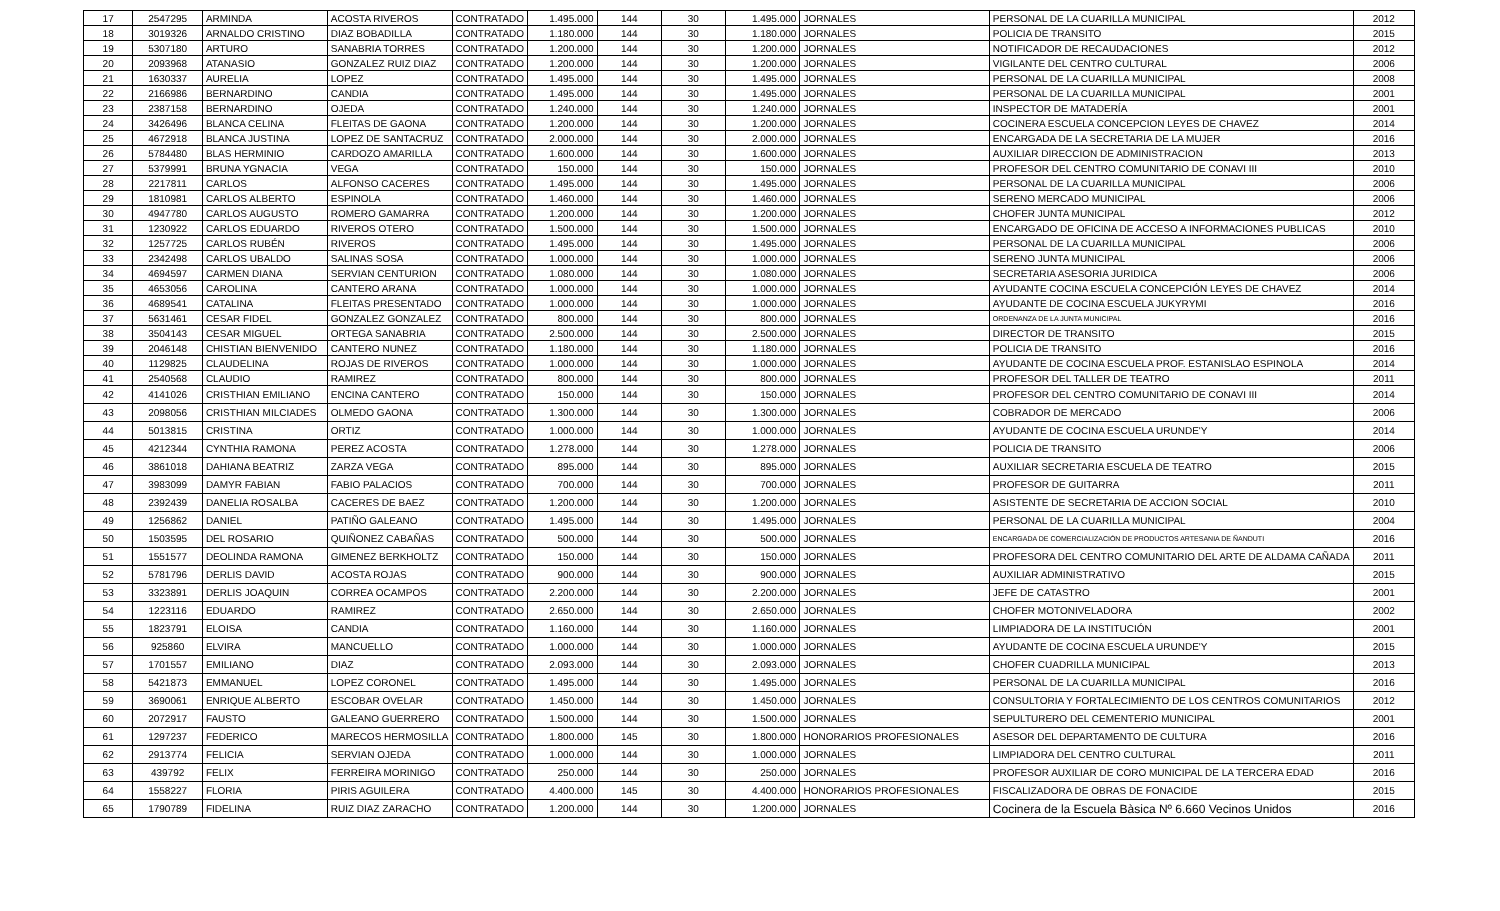| 17 | 2547295 | ARMINDA | ACOSTA RIVEROS | CONTRATADO | 1.495.000 | 144 | 30 | 1.495.000 | JORNALES | PERSONAL DE LA CUARILLA MUNICIPAL | 2012 |
| 18 | 3019326 | ARNALDO CRISTINO | DIAZ BOBADILLA | CONTRATADO | 1.180.000 | 144 | 30 | 1.180.000 | JORNALES | POLICIA DE TRANSITO | 2015 |
| 19 | 5307180 | ARTURO | SANABRIA TORRES | CONTRATADO | 1.200.000 | 144 | 30 | 1.200.000 | JORNALES | NOTIFICADOR DE RECAUDACIONES | 2012 |
| 20 | 2093968 | ATANASIO | GONZALEZ RUIZ DIAZ | CONTRATADO | 1.200.000 | 144 | 30 | 1.200.000 | JORNALES | VIGILANTE DEL CENTRO CULTURAL | 2006 |
| 21 | 1630337 | AURELIA | LOPEZ | CONTRATADO | 1.495.000 | 144 | 30 | 1.495.000 | JORNALES | PERSONAL DE LA CUARILLA MUNICIPAL | 2008 |
| 22 | 2166986 | BERNARDINO | CANDIA | CONTRATADO | 1.495.000 | 144 | 30 | 1.495.000 | JORNALES | PERSONAL DE LA CUARILLA MUNICIPAL | 2001 |
| 23 | 2387158 | BERNARDINO | OJEDA | CONTRATADO | 1.240.000 | 144 | 30 | 1.240.000 | JORNALES | INSPECTOR DE MATADERÍA | 2001 |
| 24 | 3426496 | BLANCA CELINA | FLEITAS DE GAONA | CONTRATADO | 1.200.000 | 144 | 30 | 1.200.000 | JORNALES | COCINERA ESCUELA CONCEPCION LEYES DE CHAVEZ | 2014 |
| 25 | 4672918 | BLANCA JUSTINA | LOPEZ DE SANTACRUZ | CONTRATADO | 2.000.000 | 144 | 30 | 2.000.000 | JORNALES | ENCARGADA DE LA SECRETARIA DE LA MUJER | 2016 |
| 26 | 5784480 | BLAS HERMINIO | CARDOZO AMARILLA | CONTRATADO | 1.600.000 | 144 | 30 | 1.600.000 | JORNALES | AUXILIAR DIRECCION DE ADMINISTRACION | 2013 |
| 27 | 5379991 | BRUNA YGNACIA | VEGA | CONTRATADO | 150.000 | 144 | 30 | 150.000 | JORNALES | PROFESOR DEL CENTRO COMUNITARIO DE CONAVI III | 2010 |
| 28 | 2217811 | CARLOS | ALFONSO CACERES | CONTRATADO | 1.495.000 | 144 | 30 | 1.495.000 | JORNALES | PERSONAL DE LA CUARILLA MUNICIPAL | 2006 |
| 29 | 1810981 | CARLOS ALBERTO | ESPINOLA | CONTRATADO | 1.460.000 | 144 | 30 | 1.460.000 | JORNALES | SERENO MERCADO MUNICIPAL | 2006 |
| 30 | 4947780 | CARLOS AUGUSTO | ROMERO GAMARRA | CONTRATADO | 1.200.000 | 144 | 30 | 1.200.000 | JORNALES | CHOFER JUNTA MUNICIPAL | 2012 |
| 31 | 1230922 | CARLOS EDUARDO | RIVEROS OTERO | CONTRATADO | 1.500.000 | 144 | 30 | 1.500.000 | JORNALES | ENCARGADO DE OFICINA DE ACCESO A INFORMACIONES PUBLICAS | 2010 |
| 32 | 1257725 | CARLOS RUBÉN | RIVEROS | CONTRATADO | 1.495.000 | 144 | 30 | 1.495.000 | JORNALES | PERSONAL DE LA CUARILLA MUNICIPAL | 2006 |
| 33 | 2342498 | CARLOS UBALDO | SALINAS SOSA | CONTRATADO | 1.000.000 | 144 | 30 | 1.000.000 | JORNALES | SERENO JUNTA MUNICIPAL | 2006 |
| 34 | 4694597 | CARMEN DIANA | SERVIAN CENTURION | CONTRATADO | 1.080.000 | 144 | 30 | 1.080.000 | JORNALES | SECRETARIA ASESORIA JURIDICA | 2006 |
| 35 | 4653056 | CAROLINA | CANTERO ARANA | CONTRATADO | 1.000.000 | 144 | 30 | 1.000.000 | JORNALES | AYUDANTE COCINA ESCUELA CONCEPCIÓN LEYES DE CHAVEZ | 2014 |
| 36 | 4689541 | CATALINA | FLEITAS PRESENTADO | CONTRATADO | 1.000.000 | 144 | 30 | 1.000.000 | JORNALES | AYUDANTE DE COCINA ESCUELA JUKYRYMI | 2016 |
| 37 | 5631461 | CESAR FIDEL | GONZALEZ GONZALEZ | CONTRATADO | 800.000 | 144 | 30 | 800.000 | JORNALES | ORDENANZA DE LA JUNTA MUNICIPAL | 2016 |
| 38 | 3504143 | CESAR MIGUEL | ORTEGA SANABRIA | CONTRATADO | 2.500.000 | 144 | 30 | 2.500.000 | JORNALES | DIRECTOR DE TRANSITO | 2015 |
| 39 | 2046148 | CHISTIAN BIENVENIDO | CANTERO NUNEZ | CONTRATADO | 1.180.000 | 144 | 30 | 1.180.000 | JORNALES | POLICIA DE TRANSITO | 2016 |
| 40 | 1129825 | CLAUDELINA | ROJAS DE RIVEROS | CONTRATADO | 1.000.000 | 144 | 30 | 1.000.000 | JORNALES | AYUDANTE DE COCINA ESCUELA PROF. ESTANISLAO ESPINOLA | 2014 |
| 41 | 2540568 | CLAUDIO | RAMIREZ | CONTRATADO | 800.000 | 144 | 30 | 800.000 | JORNALES | PROFESOR DEL TALLER DE TEATRO | 2011 |
| 42 | 4141026 | CRISTHIAN EMILIANO | ENCINA CANTERO | CONTRATADO | 150.000 | 144 | 30 | 150.000 | JORNALES | PROFESOR DEL CENTRO COMUNITARIO DE CONAVI III | 2014 |
| 43 | 2098056 | CRISTHIAN MILCIADES | OLMEDO GAONA | CONTRATADO | 1.300.000 | 144 | 30 | 1.300.000 | JORNALES | COBRADOR DE MERCADO | 2006 |
| 44 | 5013815 | CRISTINA | ORTIZ | CONTRATADO | 1.000.000 | 144 | 30 | 1.000.000 | JORNALES | AYUDANTE DE COCINA ESCUELA URUNDE'Y | 2014 |
| 45 | 4212344 | CYNTHIA RAMONA | PEREZ ACOSTA | CONTRATADO | 1.278.000 | 144 | 30 | 1.278.000 | JORNALES | POLICIA DE TRANSITO | 2006 |
| 46 | 3861018 | DAHIANA BEATRIZ | ZARZA VEGA | CONTRATADO | 895.000 | 144 | 30 | 895.000 | JORNALES | AUXILIAR SECRETARIA ESCUELA DE TEATRO | 2015 |
| 47 | 3983099 | DAMYR FABIAN | FABIO PALACIOS | CONTRATADO | 700.000 | 144 | 30 | 700.000 | JORNALES | PROFESOR DE GUITARRA | 2011 |
| 48 | 2392439 | DANELIA ROSALBA | CACERES DE BAEZ | CONTRATADO | 1.200.000 | 144 | 30 | 1.200.000 | JORNALES | ASISTENTE DE SECRETARIA DE ACCION SOCIAL | 2010 |
| 49 | 1256862 | DANIEL | PATIÑO GALEANO | CONTRATADO | 1.495.000 | 144 | 30 | 1.495.000 | JORNALES | PERSONAL DE LA CUARILLA MUNICIPAL | 2004 |
| 50 | 1503595 | DEL ROSARIO | QUIÑONEZ CABAÑAS | CONTRATADO | 500.000 | 144 | 30 | 500.000 | JORNALES | ENCARGADA DE COMERCIALIZACIÓN DE PRODUCTOS ARTESANIA DE ÑANDUTI | 2016 |
| 51 | 1551577 | DEOLINDA RAMONA | GIMENEZ BERKHOLTZ | CONTRATADO | 150.000 | 144 | 30 | 150.000 | JORNALES | PROFESORA DEL CENTRO COMUNITARIO DEL ARTE DE ALDAMA CAÑADA | 2011 |
| 52 | 5781796 | DERLIS DAVID | ACOSTA ROJAS | CONTRATADO | 900.000 | 144 | 30 | 900.000 | JORNALES | AUXILIAR ADMINISTRATIVO | 2015 |
| 53 | 3323891 | DERLIS JOAQUIN | CORREA OCAMPOS | CONTRATADO | 2.200.000 | 144 | 30 | 2.200.000 | JORNALES | JEFE DE CATASTRO | 2001 |
| 54 | 1223116 | EDUARDO | RAMIREZ | CONTRATADO | 2.650.000 | 144 | 30 | 2.650.000 | JORNALES | CHOFER MOTONIVELADORA | 2002 |
| 55 | 1823791 | ELOISA | CANDIA | CONTRATADO | 1.160.000 | 144 | 30 | 1.160.000 | JORNALES | LIMPIADORA DE LA INSTITUCIÓN | 2001 |
| 56 | 925860 | ELVIRA | MANCUELLO | CONTRATADO | 1.000.000 | 144 | 30 | 1.000.000 | JORNALES | AYUDANTE DE COCINA ESCUELA URUNDE'Y | 2015 |
| 57 | 1701557 | EMILIANO | DIAZ | CONTRATADO | 2.093.000 | 144 | 30 | 2.093.000 | JORNALES | CHOFER CUADRILLA MUNICIPAL | 2013 |
| 58 | 5421873 | EMMANUEL | LOPEZ CORONEL | CONTRATADO | 1.495.000 | 144 | 30 | 1.495.000 | JORNALES | PERSONAL DE LA CUARILLA MUNICIPAL | 2016 |
| 59 | 3690061 | ENRIQUE ALBERTO | ESCOBAR OVELAR | CONTRATADO | 1.450.000 | 144 | 30 | 1.450.000 | JORNALES | CONSULTORIA Y FORTALECIMIENTO DE LOS CENTROS COMUNITARIOS | 2012 |
| 60 | 2072917 | FAUSTO | GALEANO GUERRERO | CONTRATADO | 1.500.000 | 144 | 30 | 1.500.000 | JORNALES | SEPULTURERO DEL CEMENTERIO MUNICIPAL | 2001 |
| 61 | 1297237 | FEDERICO | MARECOS HERMOSILLA | CONTRATADO | 1.800.000 | 145 | 30 | 1.800.000 | HONORARIOS PROFESIONALES | ASESOR DEL DEPARTAMENTO DE CULTURA | 2016 |
| 62 | 2913774 | FELICIA | SERVIAN OJEDA | CONTRATADO | 1.000.000 | 144 | 30 | 1.000.000 | JORNALES | LIMPIADORA DEL CENTRO CULTURAL | 2011 |
| 63 | 439792 | FELIX | FERREIRA MORINIGO | CONTRATADO | 250.000 | 144 | 30 | 250.000 | JORNALES | PROFESOR AUXILIAR DE CORO MUNICIPAL DE LA TERCERA EDAD | 2016 |
| 64 | 1558227 | FLORIA | PIRIS AGUILERA | CONTRATADO | 4.400.000 | 145 | 30 | 4.400.000 | HONORARIOS PROFESIONALES | FISCALIZADORA DE OBRAS DE FONACIDE | 2015 |
| 65 | 1790789 | FIDELINA | RUIZ DIAZ ZARACHO | CONTRATADO | 1.200.000 | 144 | 30 | 1.200.000 | JORNALES | Cocinera de la Escuela Bàsica Nº 6.660 Vecinos Unidos | 2016 |